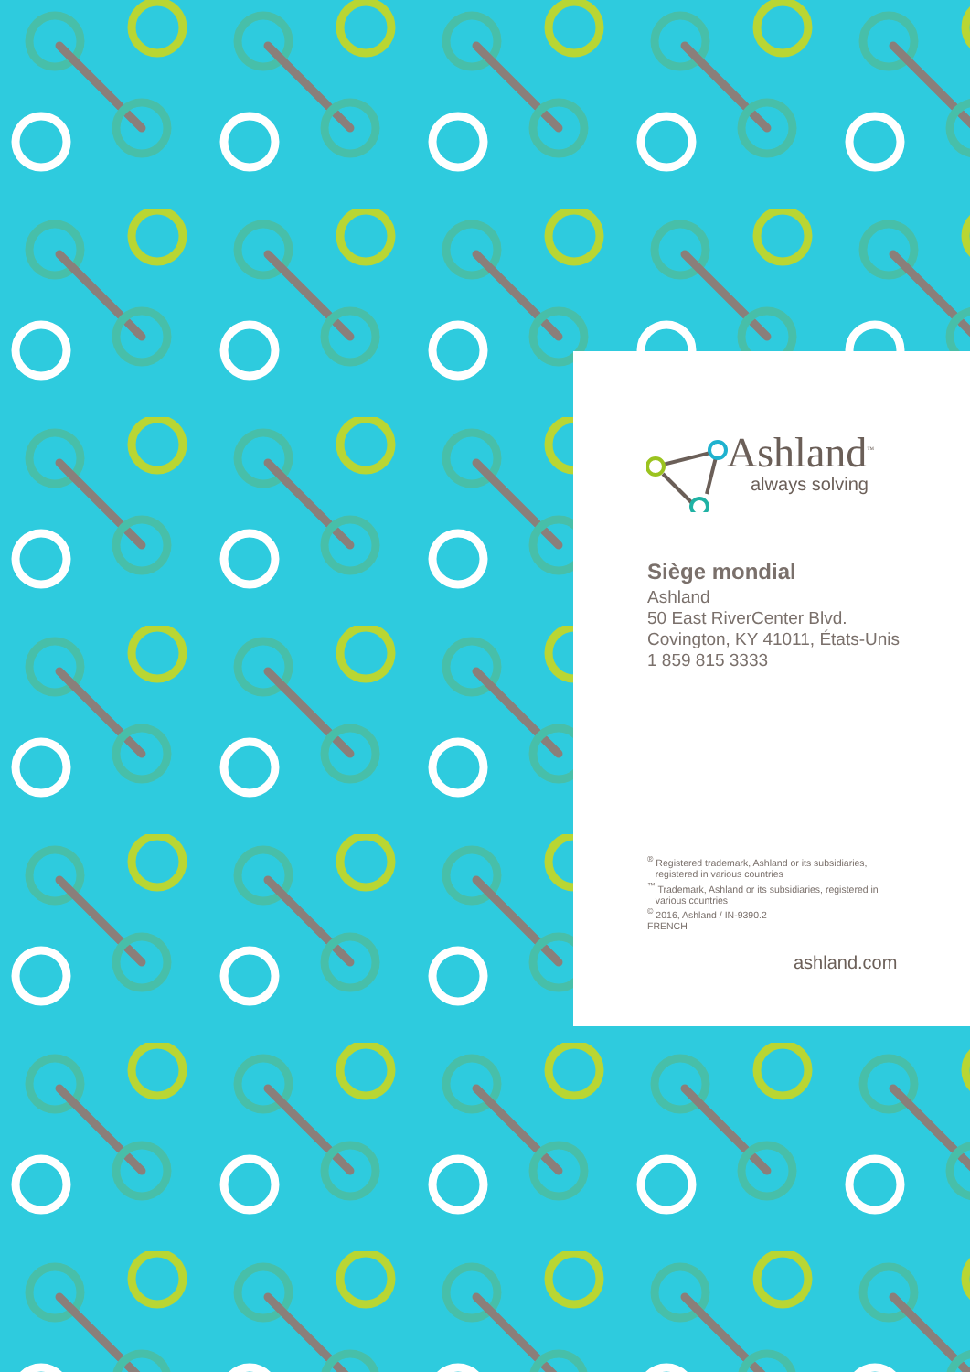Ashland<sup>™</sup>
always solving
Siège mondial
Ashland
50 East RiverCenter Blvd.
Covington, KY 41011, États-Unis
1 859 815 3333
<sup>®</sup> Registered trademark, Ashland or its subsidiaries,
registered in various countries
<sup>™</sup> Trademark, Ashland or its subsidiaries, registered in
various countries
<sup>©</sup> 2016, Ashland / IN-9390.2
FRENCH
ashland.com